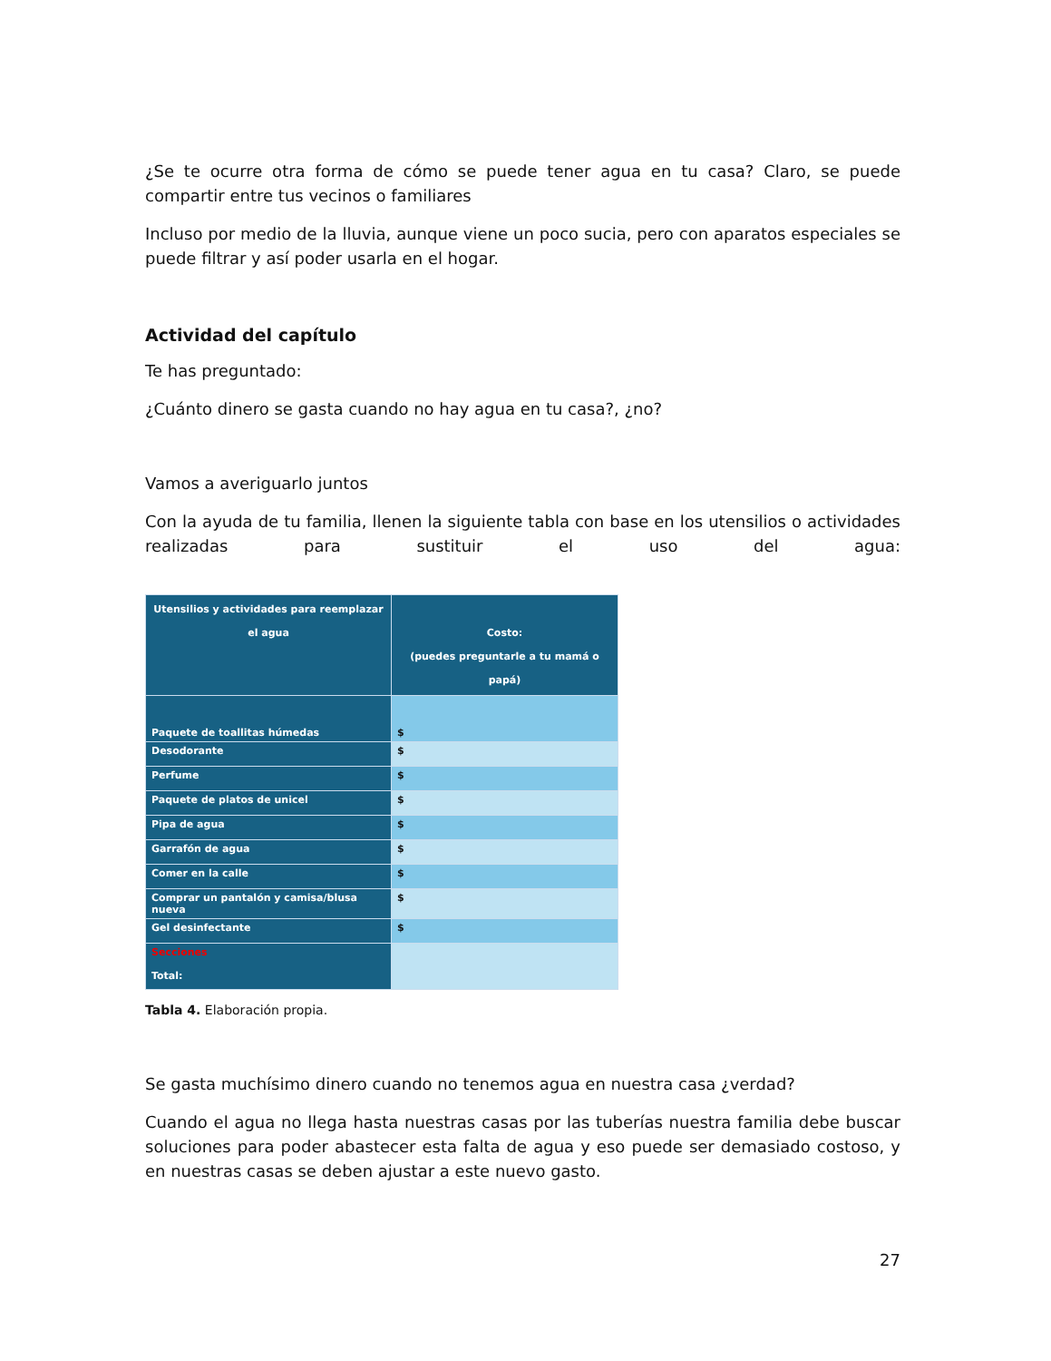¿Se te ocurre otra forma de cómo se puede tener agua en tu casa? Claro, se puede compartir entre tus vecinos o familiares
Incluso por medio de la lluvia, aunque viene un poco sucia, pero con aparatos especiales se puede filtrar y así poder usarla en el hogar.
Actividad del capítulo
Te has preguntado:
¿Cuánto dinero se gasta cuando no hay agua en tu casa?, ¿no?
Vamos a averiguarlo juntos
Con la ayuda de tu familia, llenen la siguiente tabla con base en los utensilios o actividades realizadas para sustituir el uso del agua:
| Utensilios y actividades para reemplazar el agua | Costo: (puedes preguntarle a tu mamá o papá) |
| --- | --- |
| Paquete de toallitas húmedas | $ |
| Desodorante | $ |
| Perfume | $ |
| Paquete de platos de unicel | $ |
| Pipa de agua | $ |
| Garrafón de agua | $ |
| Comer en la calle | $ |
| Comprar un pantalón y camisa/blusa nueva | $ |
| Gel desinfectante | $ |
| Secciones Total: | |
Tabla 4. Elaboración propia.
Se gasta muchísimo dinero cuando no tenemos agua en nuestra casa ¿verdad?
Cuando el agua no llega hasta nuestras casas por las tuberías nuestra familia debe buscar soluciones para poder abastecer esta falta de agua y eso puede ser demasiado costoso, y en nuestras casas se deben ajustar a este nuevo gasto.
27